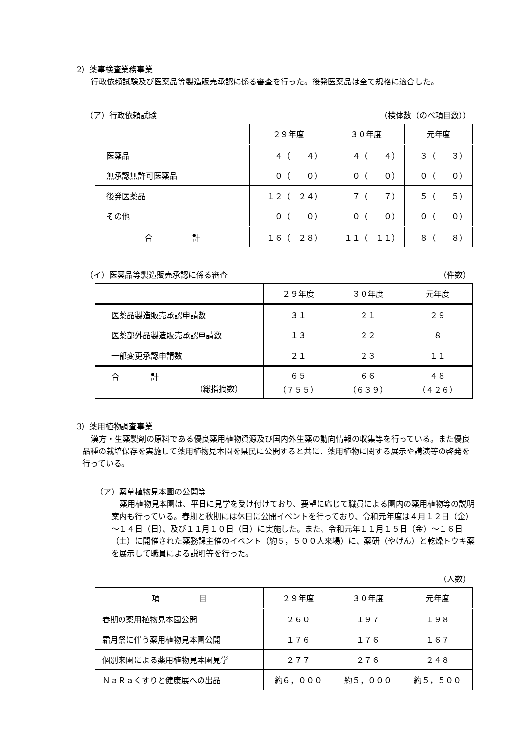2）薬事検査業務事業
行政依頼試験及び医薬品等製造販売承認に係る審査を行った。後発医薬品は全て規格に適合した。
（ア）行政依頼試験 （検体数（のべ項目数））
| | ２９年度 | ３０年度 | 元年度 |
| --- | --- | --- | --- |
| 医薬品 | ４（ ４） | ４（ ４） | ３（ ３） |
| 無承認無許可医薬品 | ０（ ０） | ０（ ０） | ０（ ０） |
| 後発医薬品 | １２（ ２４） | ７（ ７） | ５（ ５） |
| その他 | ０（ ０） | ０（ ０） | ０（ ０） |
| 合 計 | １６（ ２８） | １１（ １１） | ８（ ８） |
（イ）医薬品等製造販売承認に係る審査 （件数）
| | ２９年度 | ３０年度 | 元年度 |
| --- | --- | --- | --- |
| 医薬品製造販売承認申請数 | ３１ | ２１ | ２９ |
| 医薬部外品製造販売承認申請数 | １３ | ２２ | ８ |
| 一部変更承認申請数 | ２１ | ２３ | １１ |
| 合 計 （総指摘数） | ６５ （７５５） | ６６ （６３９） | ４８ （４２６） |
3）薬用植物調査事業
漢方・生薬製剤の原料である優良薬用植物資源及び国内外生薬の動向情報の収集等を行っている。また優良品種の栽培保存を実施して薬用植物見本園を県民に公開すると共に、薬用植物に関する展示や講演等の啓発を行っている。
（ア）薬草植物見本園の公開等
薬用植物見本園は、平日に見学を受け付けており、要望に応じて職員による園内の薬用植物等の説明案内も行っている。春期と秋期には休日に公開イベントを行っており、令和元年度は４月１２日（金）～１４日（日）、及び１１月１０日（日）に実施した。また、令和元年１１月１５日（金）～１６日（土）に開催された薬務課主催のイベント（約５，５００人来場）に、薬研（やげん）と乾燥トウキ薬を展示して職員による説明等を行った。
（人数）
| 項 目 | ２９年度 | ３０年度 | 元年度 |
| --- | --- | --- | --- |
| 春期の薬用植物見本園公開 | ２６０ | １９７ | １９８ |
| 霜月祭に伴う薬用植物見本園公開 | １７６ | １７６ | １６７ |
| 個別来園による薬用植物見本園見学 | ２７７ | ２７６ | ２４８ |
| ＮａＲａくすりと健康展への出品 | 約６，０００ | 約５，０００ | 約５，５００ |